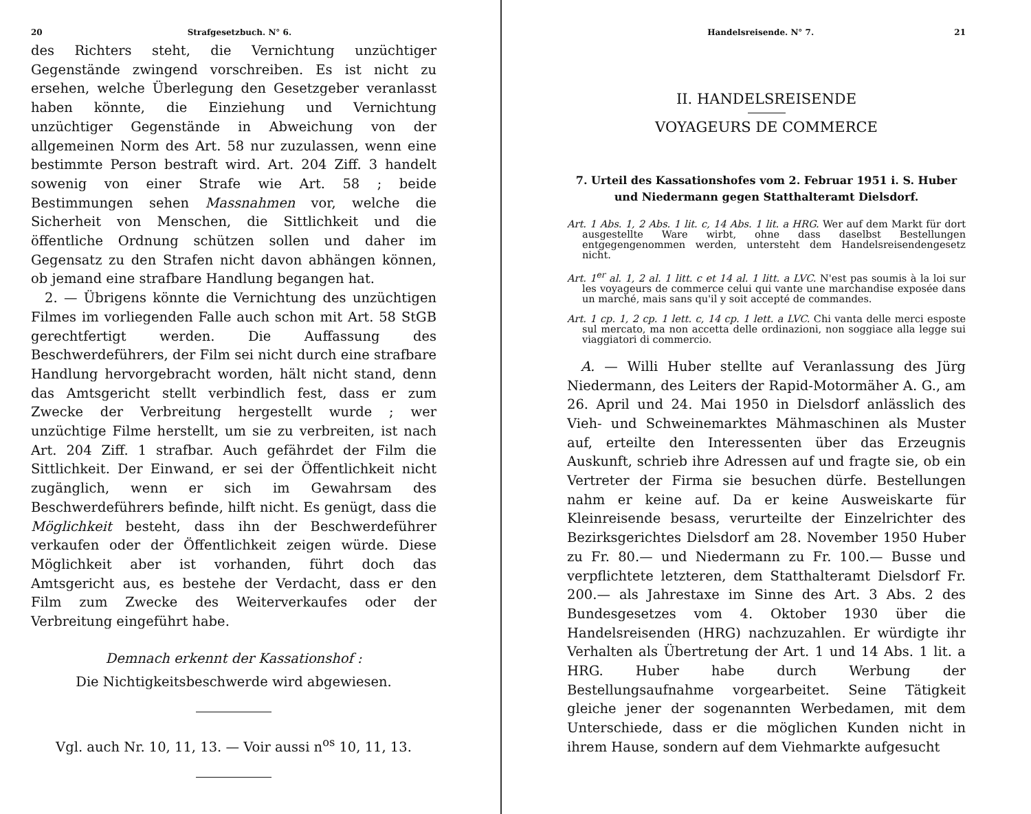20 Strafgesetzbuch. N° 6.
des Richters steht, die Vernichtung unzüchtiger Gegenstände zwingend vorschreiben. Es ist nicht zu ersehen, welche Überlegung den Gesetzgeber veranlasst haben könnte, die Einziehung und Vernichtung unzüchtiger Gegenstände in Abweichung von der allgemeinen Norm des Art. 58 nur zuzulassen, wenn eine bestimmte Person bestraft wird. Art. 204 Ziff. 3 handelt sowenig von einer Strafe wie Art. 58 ; beide Bestimmungen sehen Massnahmen vor, welche die Sicherheit von Menschen, die Sittlichkeit und die öffentliche Ordnung schützen sollen und daher im Gegensatz zu den Strafen nicht davon abhängen können, ob jemand eine strafbare Handlung begangen hat.
2. — Übrigens könnte die Vernichtung des unzüchtigen Filmes im vorliegenden Falle auch schon mit Art. 58 StGB gerechtfertigt werden. Die Auffassung des Beschwerdeführers, der Film sei nicht durch eine strafbare Handlung hervorgebracht worden, hält nicht stand, denn das Amtsgericht stellt verbindlich fest, dass er zum Zwecke der Verbreitung hergestellt wurde ; wer unzüchtige Filme herstellt, um sie zu verbreiten, ist nach Art. 204 Ziff. 1 strafbar. Auch gefährdet der Film die Sittlichkeit. Der Einwand, er sei der Öffentlichkeit nicht zugänglich, wenn er sich im Gewahrsam des Beschwerdeführers befinde, hilft nicht. Es genügt, dass die Möglichkeit besteht, dass ihn der Beschwerdeführer verkaufen oder der Öffentlichkeit zeigen würde. Diese Möglichkeit aber ist vorhanden, führt doch das Amtsgericht aus, es bestehe der Verdacht, dass er den Film zum Zwecke des Weiterverkaufes oder der Verbreitung eingeführt habe.
Demnach erkennt der Kassationshof :
Die Nichtigkeitsbeschwerde wird abgewiesen.
Vgl. auch Nr. 10, 11, 13. — Voir aussi n<sup>os</sup> 10, 11, 13.
Handelsreisende. N° 7. 21
II. HANDELSREISENDE
VOYAGEURS DE COMMERCE
7. Urteil des Kassationshofes vom 2. Februar 1951 i. S. Huber und Niedermann gegen Statthalteramt Dielsdorf.
Art. 1 Abs. 1, 2 Abs. 1 lit. c, 14 Abs. 1 lit. a HRG. Wer auf dem Markt für dort ausgestellte Ware wirbt, ohne dass daselbst Bestellungen entgegengenommen werden, untersteht dem Handelsreisendengesetz nicht.
Art. 1<sup>er</sup> al. 1, 2 al. 1 litt. c et 14 al. 1 litt. a LVC. N'est pas soumis à la loi sur les voyageurs de commerce celui qui vante une marchandise exposée dans un marché, mais sans qu'il y soit accepté de commandes.
Art. 1 cp. 1, 2 cp. 1 lett. c, 14 cp. 1 lett. a LVC. Chi vanta delle merci esposte sul mercato, ma non accetta delle ordinazioni, non soggiace alla legge sui viaggiatori di commercio.
A. — Willi Huber stellte auf Veranlassung des Jürg Niedermann, des Leiters der Rapid-Motormäher A. G., am 26. April und 24. Mai 1950 in Dielsdorf anlässlich des Vieh- und Schweinemarktes Mähmaschinen als Muster auf, erteilte den Interessenten über das Erzeugnis Auskunft, schrieb ihre Adressen auf und fragte sie, ob ein Vertreter der Firma sie besuchen dürfe. Bestellungen nahm er keine auf. Da er keine Ausweiskarte für Kleinreisende besass, verurteilte der Einzelrichter des Bezirksgerichtes Dielsdorf am 28. November 1950 Huber zu Fr. 80.— und Niedermann zu Fr. 100.— Busse und verpflichtete letzteren, dem Statthalteramt Dielsdorf Fr. 200.— als Jahrestaxe im Sinne des Art. 3 Abs. 2 des Bundesgesetzes vom 4. Oktober 1930 über die Handelsreisenden (HRG) nachzuzahlen. Er würdigte ihr Verhalten als Übertretung der Art. 1 und 14 Abs. 1 lit. a HRG. Huber habe durch Werbung der Bestellungsaufnahme vorgearbeitet. Seine Tätigkeit gleiche jener der sogenannten Werbedamen, mit dem Unterschiede, dass er die möglichen Kunden nicht in ihrem Hause, sondern auf dem Viehmarkte aufgesucht